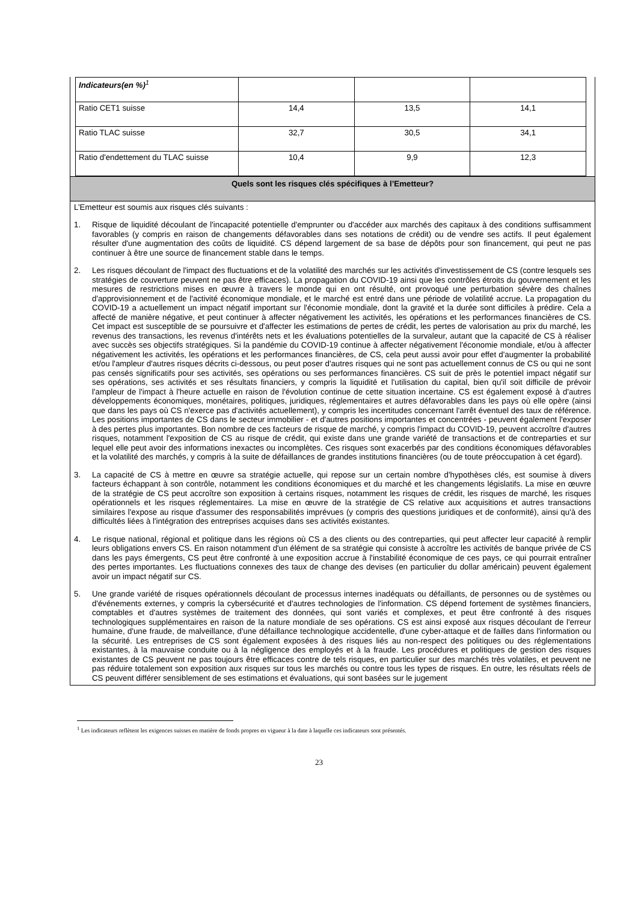| Indicateurs(en %)<sup>1</sup> | | | |
| Ratio CET1 suisse | 14,4 | 13,5 | 14,1 |
| Ratio TLAC suisse | 32,7 | 30,5 | 34,1 |
| Ratio d'endettement du TLAC suisse | 10,4 | 9,9 | 12,3 |
Quels sont les risques clés spécifiques à l’Emetteur?
L’Emetteur est soumis aux risques clés suivants :
1. Risque de liquidité découlant de l'incapacité potentielle d'emprunter ou d'accéder aux marchés des capitaux à des conditions suffisamment favorables (y compris en raison de changements défavorables dans ses notations de crédit) ou de vendre ses actifs. Il peut également résulter d'une augmentation des coûts de liquidité. CS dépend largement de sa base de dépôts pour son financement, qui peut ne pas continuer à être une source de financement stable dans le temps.
2. Les risques découlant de l'impact des fluctuations et de la volatilité des marchés sur les activités d'investissement de CS (contre lesquels ses stratégies de couverture peuvent ne pas être efficaces). La propagation du COVID-19 ainsi que les contrôles étroits du gouvernement et les mesures de restrictions mises en œuvre à travers le monde qui en ont résulté, ont provoqué une perturbation sévère des chaînes d'approvisionnement et de l'activité économique mondiale, et le marché est entré dans une période de volatilité accrue. La propagation du COVID-19 a actuellement un impact négatif important sur l'économie mondiale, dont la gravité et la durée sont difficiles à prédire. Cela a affecté de manière négative, et peut continuer à affecter négativement les activités, les opérations et les performances financières de CS. Cet impact est susceptible de se poursuivre et d'affecter les estimations de pertes de crédit, les pertes de valorisation au prix du marché, les revenus des transactions, les revenus d'intérêts nets et les évaluations potentielles de la survaleur, autant que la capacité de CS à réaliser avec succès ses objectifs stratégiques. Si la pandémie du COVID-19 continue à affecter négativement l'économie mondiale, et/ou à affecter négativement les activités, les opérations et les performances financières, de CS, cela peut aussi avoir pour effet d'augmenter la probabilité et/ou l'ampleur d'autres risques décrits ci-dessous, ou peut poser d'autres risques qui ne sont pas actuellement connus de CS ou qui ne sont pas censés significatifs pour ses activités, ses opérations ou ses performances financières. CS suit de près le potentiel impact négatif sur ses opérations, ses activités et ses résultats financiers, y compris la liquidité et l'utilisation du capital, bien qu'il soit difficile de prévoir l'ampleur de l'impact à l'heure actuelle en raison de l'évolution continue de cette situation incertaine. CS est également exposé à d'autres développements économiques, monétaires, politiques, juridiques, réglementaires et autres défavorables dans les pays où elle opère (ainsi que dans les pays où CS n'exerce pas d'activités actuellement), y compris les incertitudes concernant l'arrêt éventuel des taux de référence. Les positions importantes de CS dans le secteur immobilier - et d'autres positions importantes et concentrées - peuvent également l'exposer à des pertes plus importantes. Bon nombre de ces facteurs de risque de marché, y compris l'impact du COVID-19, peuvent accroître d'autres risques, notamment l'exposition de CS au risque de crédit, qui existe dans une grande variété de transactions et de contreparties et sur lequel elle peut avoir des informations inexactes ou incomplètes. Ces risques sont exacerbés par des conditions économiques défavorables et la volatilité des marchés, y compris à la suite de défaillances de grandes institutions financières (ou de toute préoccupation à cet égard).
3. La capacité de CS à mettre en œuvre sa stratégie actuelle, qui repose sur un certain nombre d'hypothèses clés, est soumise à divers facteurs échappant à son contrôle, notamment les conditions économiques et du marché et les changements législatifs. La mise en œuvre de la stratégie de CS peut accroître son exposition à certains risques, notamment les risques de crédit, les risques de marché, les risques opérationnels et les risques réglementaires. La mise en œuvre de la stratégie de CS relative aux acquisitions et autres transactions similaires l'expose au risque d'assumer des responsabilités imprévues (y compris des questions juridiques et de conformité), ainsi qu'à des difficultés liées à l'intégration des entreprises acquises dans ses activités existantes.
4. Le risque national, régional et politique dans les régions où CS a des clients ou des contreparties, qui peut affecter leur capacité à remplir leurs obligations envers CS. En raison notamment d'un élément de sa stratégie qui consiste à accroître les activités de banque privée de CS dans les pays émergents, CS peut être confronté à une exposition accrue à l'instabilité économique de ces pays, ce qui pourrait entraîner des pertes importantes. Les fluctuations connexes des taux de change des devises (en particulier du dollar américain) peuvent également avoir un impact négatif sur CS.
5. Une grande variété de risques opérationnels découlant de processus internes inadéquats ou défaillants, de personnes ou de systèmes ou d'événements externes, y compris la cybersécurité et d'autres technologies de l'information. CS dépend fortement de systèmes financiers, comptables et d'autres systèmes de traitement des données, qui sont variés et complexes, et peut être confronté à des risques technologiques supplémentaires en raison de la nature mondiale de ses opérations. CS est ainsi exposé aux risques découlant de l'erreur humaine, d'une fraude, de malveillance, d'une défaillance technologique accidentelle, d'une cyber-attaque et de failles dans l'information ou la sécurité. Les entreprises de CS sont également exposées à des risques liés au non-respect des politiques ou des réglementations existantes, à la mauvaise conduite ou à la négligence des employés et à la fraude. Les procédures et politiques de gestion des risques existantes de CS peuvent ne pas toujours être efficaces contre de tels risques, en particulier sur des marchés très volatiles, et peuvent ne pas réduire totalement son exposition aux risques sur tous les marchés ou contre tous les types de risques. En outre, les résultats réels de CS peuvent différer sensiblement de ses estimations et évaluations, qui sont basées sur le jugement
<sup>1</sup> Les indicateurs reflètent les exigences suisses en matière de fonds propres en vigueur à la date à laquelle ces indicateurs sont présentés.
23